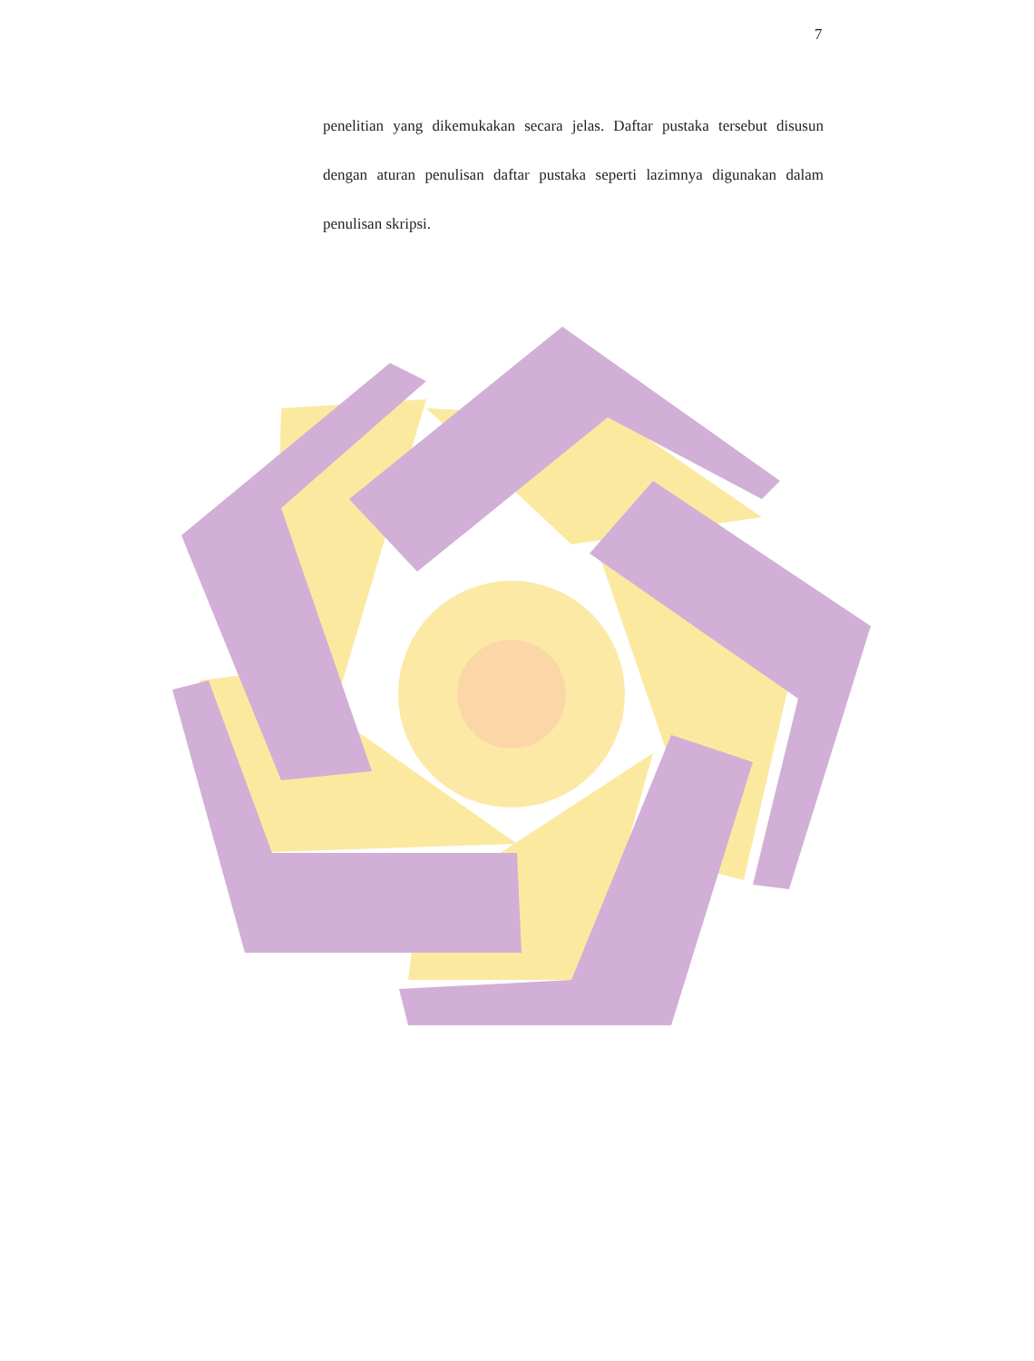7
penelitian yang dikemukakan secara jelas. Daftar pustaka tersebut disusun dengan aturan penulisan daftar pustaka seperti lazimnya digunakan dalam penulisan skripsi.